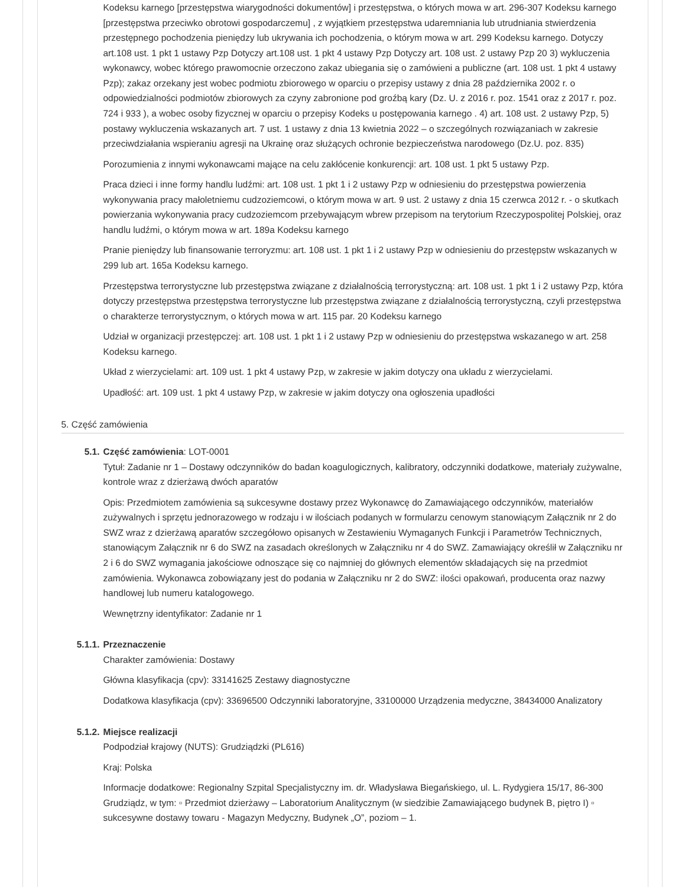Kodeksu karnego [przestępstwa wiarygodności dokumentów] i przestępstwa, o których mowa w art. 296-307 Kodeksu karnego [przestępstwa przeciwko obrotowi gospodarczemu] , z wyjątkiem przestępstwa udaremniania lub utrudniania stwierdzenia przestępnego pochodzenia pieniędzy lub ukrywania ich pochodzenia, o którym mowa w art. 299 Kodeksu karnego. Dotyczy art.108 ust. 1 pkt 1 ustawy Pzp Dotyczy art.108 ust. 1 pkt 4 ustawy Pzp Dotyczy art. 108 ust. 2 ustawy Pzp 20 3) wykluczenia wykonawcy, wobec którego prawomocnie orzeczono zakaz ubiegania się o zamówieni a publiczne (art. 108 ust. 1 pkt 4 ustawy Pzp); zakaz orzekany jest wobec podmiotu zbiorowego w oparciu o przepisy ustawy z dnia 28 października 2002 r. o odpowiedzialności podmiotów zbiorowych za czyny zabronione pod groźbą kary (Dz. U. z 2016 r. poz. 1541 oraz z 2017 r. poz. 724 i 933 ), a wobec osoby fizycznej w oparciu o przepisy Kodeks u postępowania karnego . 4) art. 108 ust. 2 ustawy Pzp, 5) postawy wykluczenia wskazanych art. 7 ust. 1 ustawy z dnia 13 kwietnia 2022 – o szczególnych rozwiązaniach w zakresie przeciwdziałania wspieraniu agresji na Ukrainę oraz służących ochronie bezpieczeństwa narodowego (Dz.U. poz. 835)
Porozumienia z innymi wykonawcami mające na celu zakłócenie konkurencji: art. 108 ust. 1 pkt 5 ustawy Pzp.
Praca dzieci i inne formy handlu ludźmi: art. 108 ust. 1 pkt 1 i 2 ustawy Pzp w odniesieniu do przestępstwa powierzenia wykonywania pracy małoletniemu cudzoziemcowi, o którym mowa w art. 9 ust. 2 ustawy z dnia 15 czerwca 2012 r. - o skutkach powierzania wykonywania pracy cudzoziemcom przebywającym wbrew przepisom na terytorium Rzeczypospolitej Polskiej, oraz handlu ludźmi, o którym mowa w art. 189a Kodeksu karnego
Pranie pieniędzy lub finansowanie terroryzmu: art. 108 ust. 1 pkt 1 i 2 ustawy Pzp w odniesieniu do przestępstw wskazanych w 299 lub art. 165a Kodeksu karnego.
Przestępstwa terrorystyczne lub przestępstwa związane z działalnością terrorystyczną: art. 108 ust. 1 pkt 1 i 2 ustawy Pzp, która dotyczy przestępstwa przestępstwa terrorystyczne lub przestępstwa związane z działalnością terrorystyczną, czyli przestępstwa o charakterze terrorystycznym, o których mowa w art. 115 par. 20 Kodeksu karnego
Udział w organizacji przestępczej: art. 108 ust. 1 pkt 1 i 2 ustawy Pzp w odniesieniu do przestępstwa wskazanego w art. 258 Kodeksu karnego.
Układ z wierzycielami: art. 109 ust. 1 pkt 4 ustawy Pzp, w zakresie w jakim dotyczy ona układu z wierzycielami.
Upadłość: art. 109 ust. 1 pkt 4 ustawy Pzp, w zakresie w jakim dotyczy ona ogłoszenia upadłości
5. Część zamówienia
5.1. Część zamówienia: LOT-0001
Tytuł: Zadanie nr 1 – Dostawy odczynników do badan koagulogicznych, kalibratory, odczynniki dodatkowe, materiały zużywalne, kontrole wraz z dzierżawą dwóch aparatów
Opis: Przedmiotem zamówienia są sukcesywne dostawy przez Wykonawcę do Zamawiającego odczynników, materiałów zużywalnych i sprzętu jednorazowego w rodzaju i w ilościach podanych w formularzu cenowym stanowiącym Załącznik nr 2 do SWZ wraz z dzierżawą aparatów szczegółowo opisanych w Zestawieniu Wymaganych Funkcji i Parametrów Technicznych, stanowiącym Załącznik nr 6 do SWZ na zasadach określonych w Załączniku nr 4 do SWZ. Zamawiający określił w Załączniku nr 2 i 6 do SWZ wymagania jakościowe odnoszące się co najmniej do głównych elementów składających się na przedmiot zamówienia. Wykonawca zobowiązany jest do podania w Załączniku nr 2 do SWZ: ilości opakowań, producenta oraz nazwy handlowej lub numeru katalogowego.
Wewnętrzny identyfikator: Zadanie nr 1
5.1.1. Przeznaczenie
Charakter zamówienia: Dostawy
Główna klasyfikacja (cpv): 33141625 Zestawy diagnostyczne
Dodatkowa klasyfikacja (cpv): 33696500 Odczynniki laboratoryjne, 33100000 Urządzenia medyczne, 38434000 Analizatory
5.1.2. Miejsce realizacji
Podpodział krajowy (NUTS): Grudziądzki (PL616)
Kraj: Polska
Informacje dodatkowe: Regionalny Szpital Specjalistyczny im. dr. Władysława Biegańskiego, ul. L. Rydygiera 15/17, 86-300 Grudziądz, w tym: ▫ Przedmiot dzierżawy – Laboratorium Analitycznym (w siedzibie Zamawiającego budynek B, piętro I) ▫ sukcesywne dostawy towaru - Magazyn Medyczny, Budynek „O”, poziom – 1.